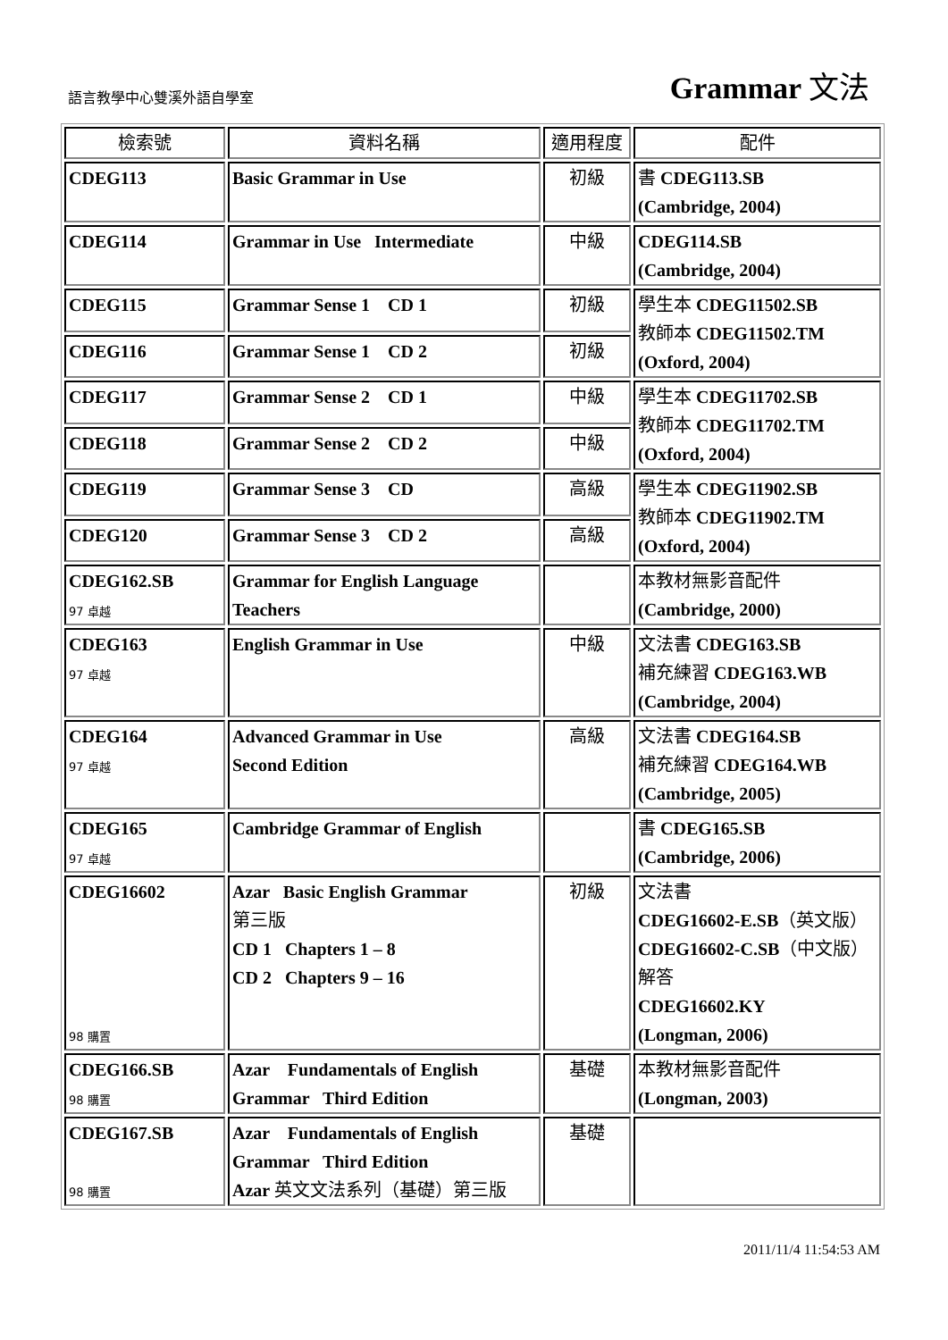語言教學中心雙溪外語自學室
Grammar 文法
| 檢索號 | 資料名稱 | 適用程度 | 配件 |
| --- | --- | --- | --- |
| CDEG113 | Basic Grammar in Use | 初級 | 書 CDEG113.SB (Cambridge, 2004) |
| CDEG114 | Grammar in Use Intermediate | 中級 | CDEG114.SB (Cambridge, 2004) |
| CDEG115 | Grammar Sense 1 CD 1 | 初級 | 學生本 CDEG11502.SB 教師本 CDEG11502.TM (Oxford, 2004) |
| CDEG116 | Grammar Sense 1 CD 2 | 初級 | |
| CDEG117 | Grammar Sense 2 CD 1 | 中級 | 學生本 CDEG11702.SB 教師本 CDEG11702.TM (Oxford, 2004) |
| CDEG118 | Grammar Sense 2 CD 2 | 中級 | |
| CDEG119 | Grammar Sense 3 CD | 高級 | 學生本 CDEG11902.SB 教師本 CDEG11902.TM (Oxford, 2004) |
| CDEG120 | Grammar Sense 3 CD 2 | 高級 | |
| CDEG162.SB 97 卓越 | Grammar for English Language Teachers | | 本教材無影音配件 (Cambridge, 2000) |
| CDEG163 97 卓越 | English Grammar in Use | 中級 | 文法書 CDEG163.SB 補充練習 CDEG163.WB (Cambridge, 2004) |
| CDEG164 97 卓越 | Advanced Grammar in Use Second Edition | 高級 | 文法書 CDEG164.SB 補充練習 CDEG164.WB (Cambridge, 2005) |
| CDEG165 97 卓越 | Cambridge Grammar of English | | 書 CDEG165.SB (Cambridge, 2006) |
| CDEG16602 98 購置 | Azar Basic English Grammar 第三版 CD 1 Chapters 1 – 8 CD 2 Chapters 9 – 16 | 初級 | 文法書 CDEG16602-E.SB （英文版） CDEG16602-C.SB （中文版） 解答 CDEG16602.KY (Longman, 2006) |
| CDEG166.SB 98 購置 | Azar Fundamentals of English Grammar Third Edition | 基礎 | 本教材無影音配件 (Longman, 2003) |
| CDEG167.SB 98 購置 | Azar Fundamentals of English Grammar Third Edition Azar 英文文法系列（基礎）第三版 | 基礎 | |
2011/11/4 11:54:53 AM